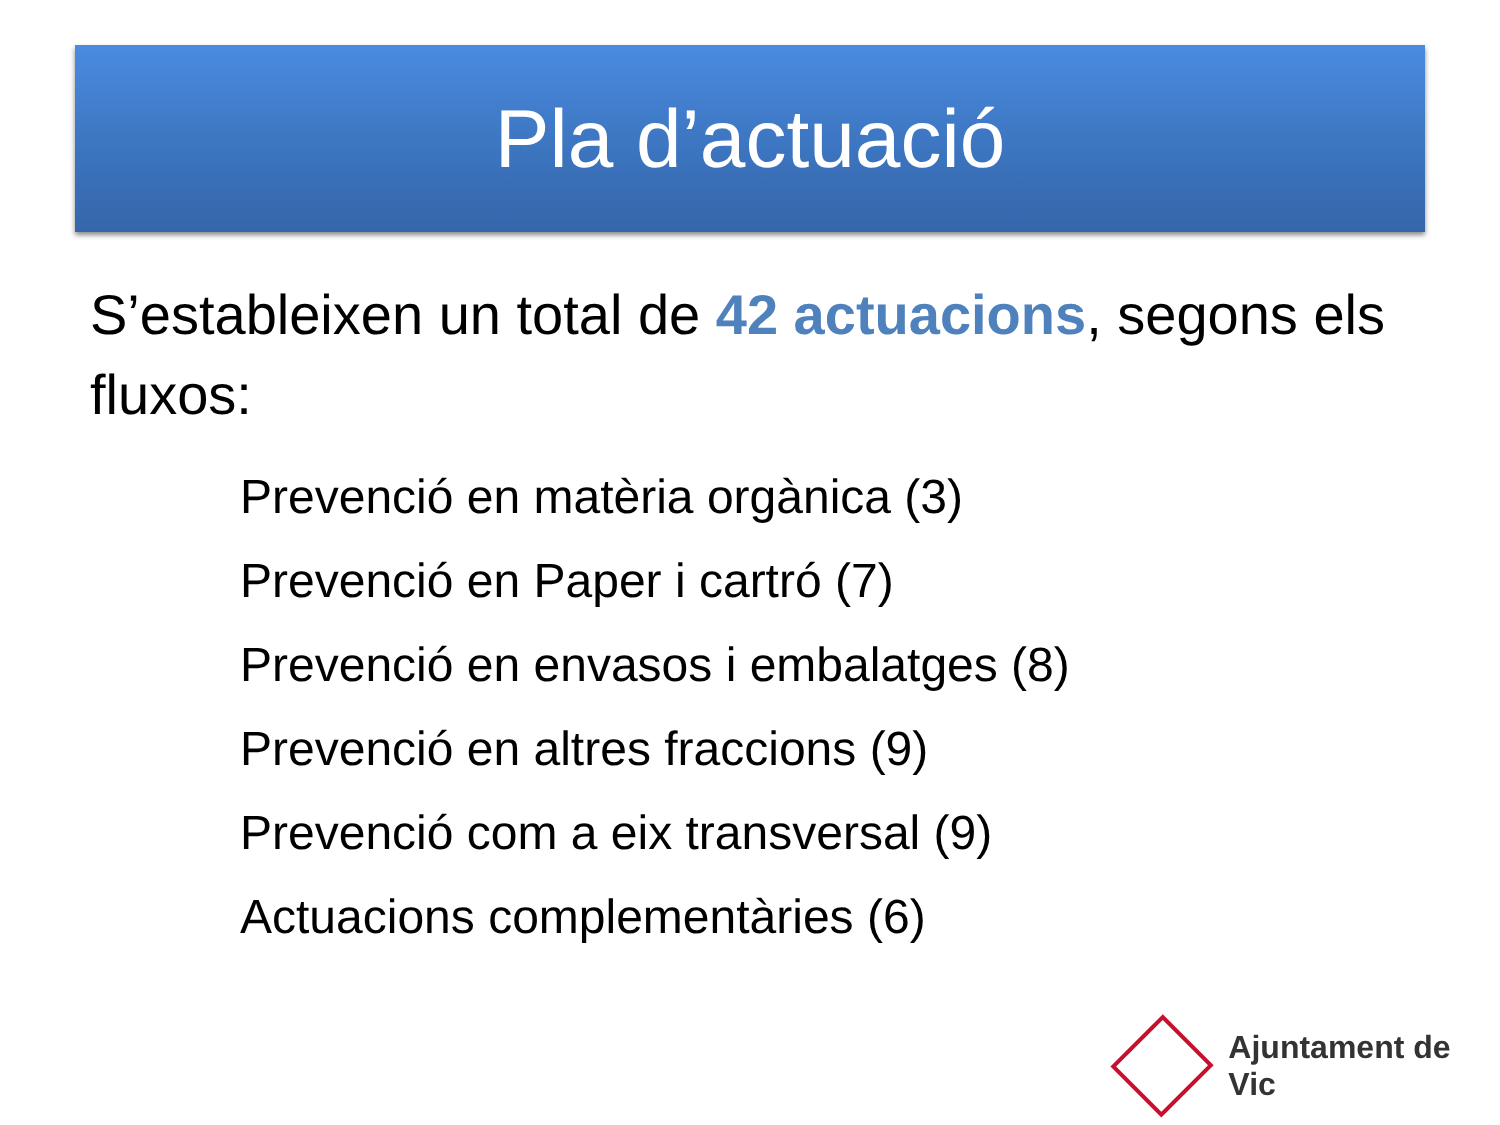Pla d’actuació
S’estableixen un total de 42 actuacions, segons els fluxos:
Prevenció en matèria orgànica (3)
Prevenció en Paper i cartró (7)
Prevenció en envasos i embalatges (8)
Prevenció en altres fraccions (9)
Prevenció com a eix transversal (9)
Actuacions complementàries (6)
Ajuntament de Vic